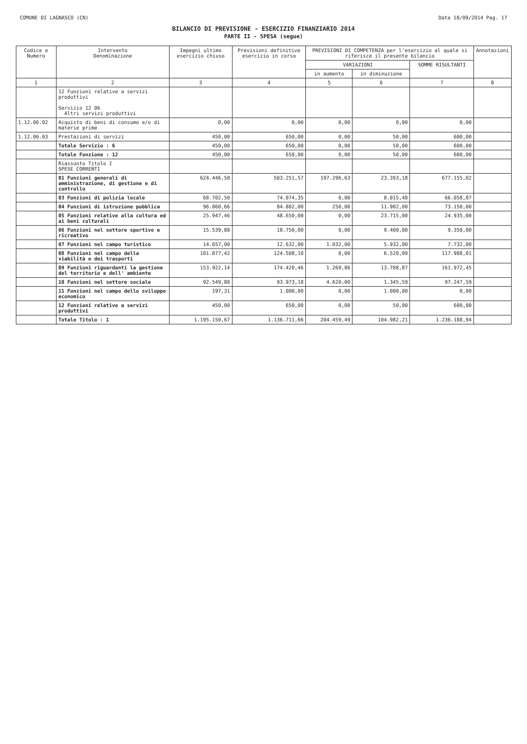COMUNE DI LAGNASCO (CN) Data 18/09/2014 Pag. 17
BILANCIO DI PREVISIONE - ESERCIZIO FINANZIARIO 2014
PARTE II - SPESA (segue)
| Codice e Numero | Intervento Denominazione | Impegni ultimo esercizio chiuso | Previsioni definitive esercizio in corso | PREVISIONI DI COMPETENZA per l'esercizio al quale si riferisce il presente bilancio | | | Annotazioni |
| --- | --- | --- | --- | --- | --- | --- | --- |
| | | | | VARIAZIONI | | SOMME RISULTANTI | |
| | | | | in aumento | in diminuzione | | |
| 1 | 2 | 3 | 4 | 5 | 6 | 7 | 8 |
| | 12 Funzioni relative a servizi produttivi Servizio 12 06 Altri servizi produttivi | | | | | | |
| 1.12.06.02 | Acquisto di beni di consumo e/o di materie prime | 0,00 | 0,00 | 0,00 | 0,00 | 0,00 | |
| 1.12.06.03 | Prestazioni di servizi | 450,00 | 650,00 | 0,00 | 50,00 | 600,00 | |
| | Totale Servizio : 6 | 450,00 | 650,00 | 0,00 | 50,00 | 600,00 | |
| | Totale Funzione : 12 | 450,00 | 650,00 | 0,00 | 50,00 | 600,00 | |
| | Riassunto Titolo I SPESE CORRENTI | | | | | | |
| | 01 Funzioni generali di amministrazione, di gestione e di controllo | 624.446,50 | 503.251,57 | 197.296,63 | 23.393,18 | 677.155,02 | |
| | 03 Funzioni di polizia locale | 68.702,50 | 74.074,35 | 0,00 | 8.015,48 | 66.058,87 | |
| | 04 Funzioni di istruzione pubblica | 96.860,66 | 84.802,00 | 250,00 | 11.902,00 | 73.150,00 | |
| | 05 Funzioni relative alla cultura ed ai beni culturali | 25.947,46 | 48.650,00 | 0,00 | 23.715,00 | 24.935,00 | |
| | 06 Funzioni nel settore sportivo e ricreativo | 15.539,88 | 18.750,00 | 0,00 | 9.400,00 | 9.350,00 | |
| | 07 Funzioni nel campo turistico | 14.657,00 | 12.632,00 | 1.032,00 | 5.932,00 | 7.732,00 | |
| | 08 Funzioni nel campo della viabilità e dei trasporti | 101.877,42 | 124.508,10 | 0,00 | 6.520,09 | 117.988,01 | |
| | 09 Funzioni riguardanti la gestione del territorio e dell' ambiente | 153.922,14 | 174.420,46 | 1.260,86 | 13.708,87 | 161.972,45 | |
| | 10 Funzioni nel settore sociale | 92.549,80 | 93.973,18 | 4.620,00 | 1.345,59 | 97.247,59 | |
| | 11 Funzioni nel campo dello sviluppo economico | 197,31 | 1.000,00 | 0,00 | 1.000,00 | 0,00 | |
| | 12 Funzioni relative a servizi produttivi | 450,00 | 650,00 | 0,00 | 50,00 | 600,00 | |
| | Totale Titolo : 1 | 1.195.150,67 | 1.136.711,66 | 204.459,49 | 104.982,21 | 1.236.188,94 | |